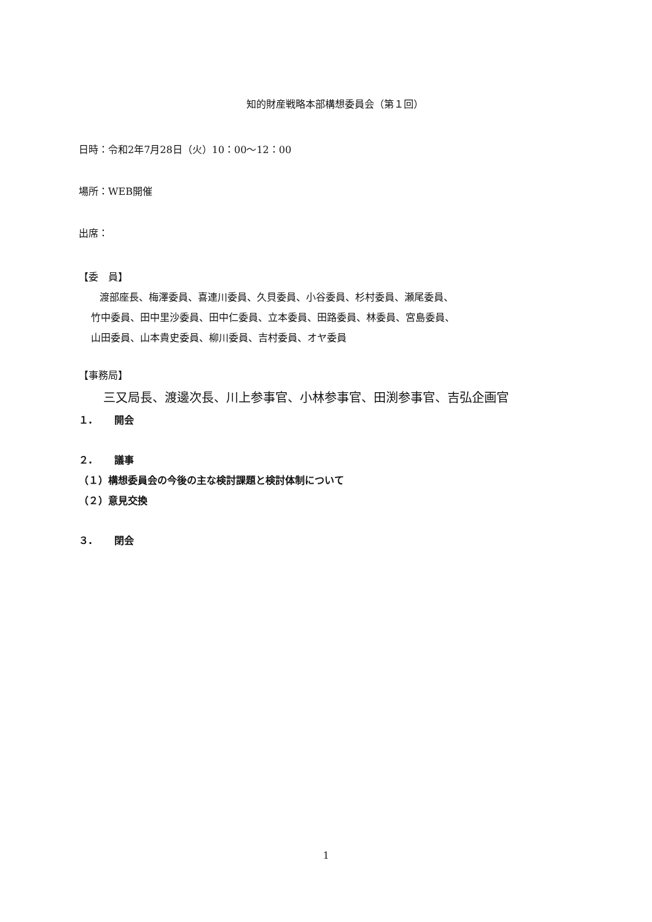知的財産戦略本部構想委員会（第１回）
日時：令和2年7月28日（火）10：00〜12：00
場所：WEB開催
出席：
【委　員】
渡部座長、梅澤委員、喜連川委員、久貝委員、小谷委員、杉村委員、瀬尾委員、
竹中委員、田中里沙委員、田中仁委員、立本委員、田路委員、林委員、宮島委員、
山田委員、山本貴史委員、柳川委員、吉村委員、オヤ委員
【事務局】
三又局長、渡邊次長、川上参事官、小林参事官、田渕参事官、吉弘企画官
１. 開会
２. 議事
（１）構想委員会の今後の主な検討課題と検討体制について
（２）意見交換
３. 閉会
1